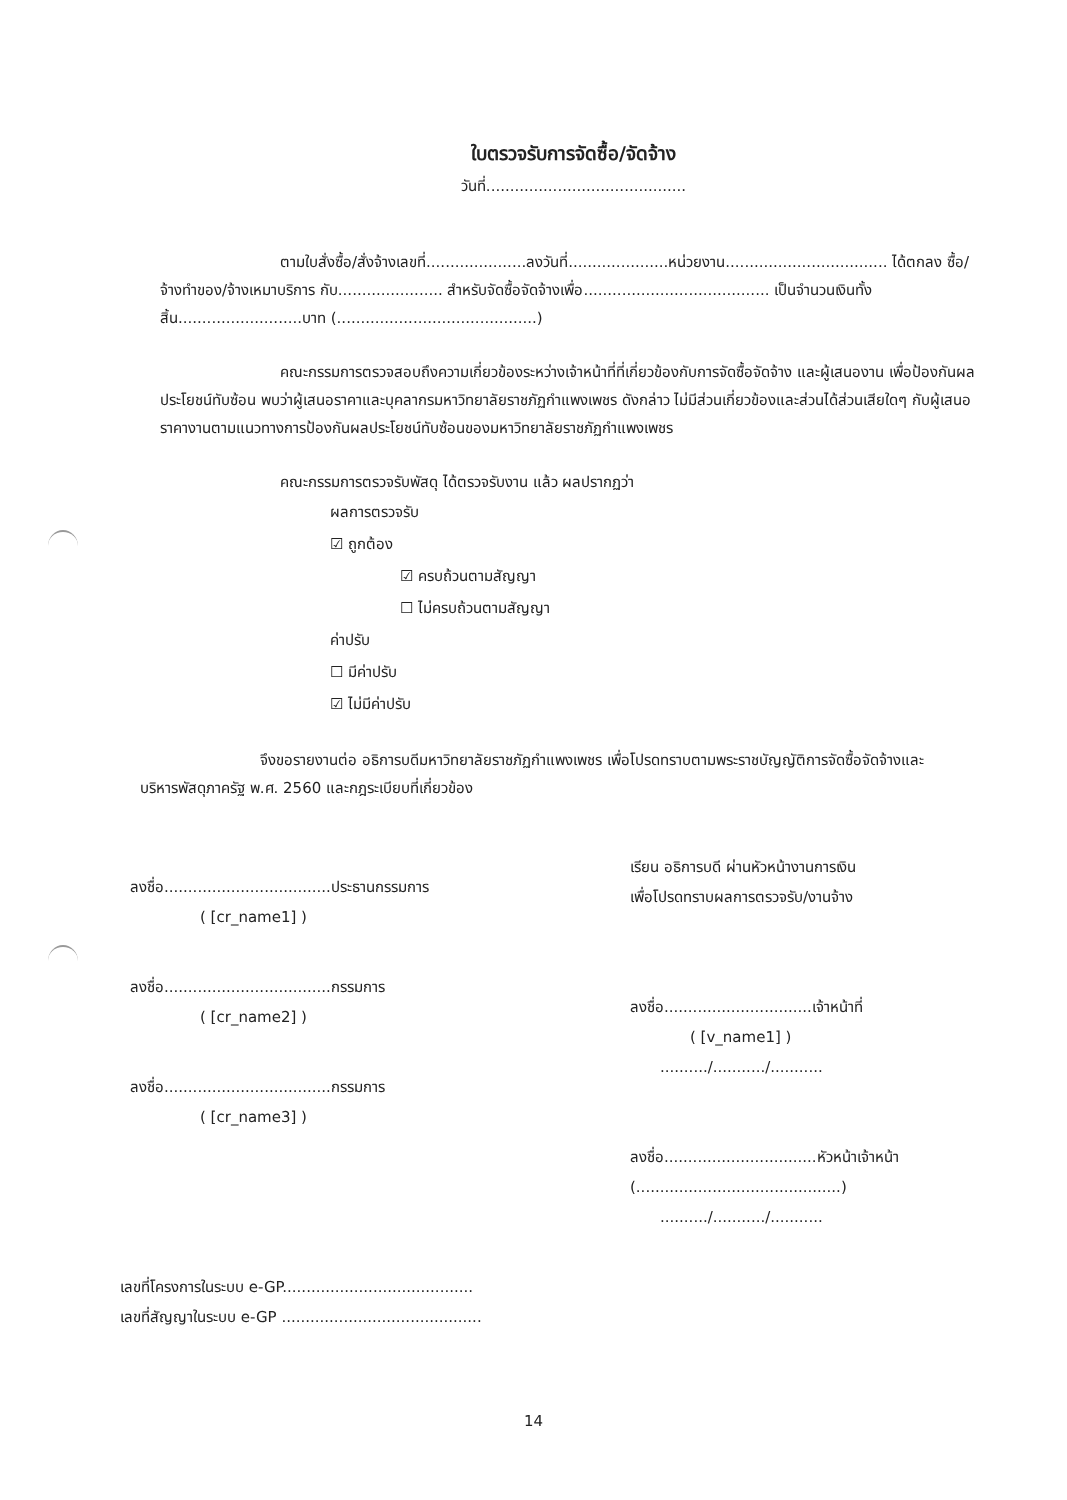ใบตรวจรับการจัดซื้อ/จัดจ้าง
วันที่..........................................
ตามใบสั่งซื้อ/สั่งจ้างเลขที่.....................ลงวันที่.....................หน่วยงาน.................................. ได้ตกลง ซื้อ/จ้างทำของ/จ้างเหมาบริการ กับ...................... สำหรับจัดซื้อจัดจ้างเพื่อ....................................... เป็นจำนวนเงินทั้งสิ้น..........................บาท (..........................................)
คณะกรรมการตรวจสอบถึงความเกี่ยวข้องระหว่างเจ้าหน้าที่ที่เกี่ยวข้องกับการจัดซื้อจัดจ้าง และผู้เสนองาน เพื่อป้องกันผลประโยชน์ทับซ้อน พบว่าผู้เสนอราคาและบุคลากรมหาวิทยาลัยราชภัฏกำแพงเพชร ดังกล่าว ไม่มีส่วนเกี่ยวข้องและส่วนได้ส่วนเสียใดๆ กับผู้เสนอราคางานตามแนวทางการป้องกันผลประโยชน์ทับซ้อนของมหาวิทยาลัยราชภัฏกำแพงเพชร
คณะกรรมการตรวจรับพัสดุ ได้ตรวจรับงาน แล้ว ผลปรากฏว่า
ผลการตรวจรับ
☑ ถูกต้อง
☑ ครบถ้วนตามสัญญา
☐ ไม่ครบถ้วนตามสัญญา
ค่าปรับ
☐ มีค่าปรับ
☑ ไม่มีค่าปรับ
จึงขอรายงานต่อ อธิการบดีมหาวิทยาลัยราชภัฏกำแพงเพชร เพื่อโปรดทราบตามพระราชบัญญัติการจัดซื้อจัดจ้างและบริหารพัสดุภาครัฐ พ.ศ. 2560 และกฎระเบียบที่เกี่ยวข้อง
ลงชื่อ...................................ประธานกรรมการ
( [cr_name1] )
ลงชื่อ...................................กรรมการ
( [cr_name2] )
ลงชื่อ...................................กรรมการ
( [cr_name3] )
เรียน อธิการบดี ผ่านหัวหน้างานการเงิน
เพื่อโปรดทราบผลการตรวจรับ/งานจ้าง
ลงชื่อ...............................เจ้าหน้าที่
( [v_name1] )
........../.........../...........
ลงชื่อ................................หัวหน้าเจ้าหน้า
(...........................................)
........../.........../...........
เลขที่โครงการในระบบ e-GP........................................
เลขที่สัญญาในระบบ e-GP ..........................................
14